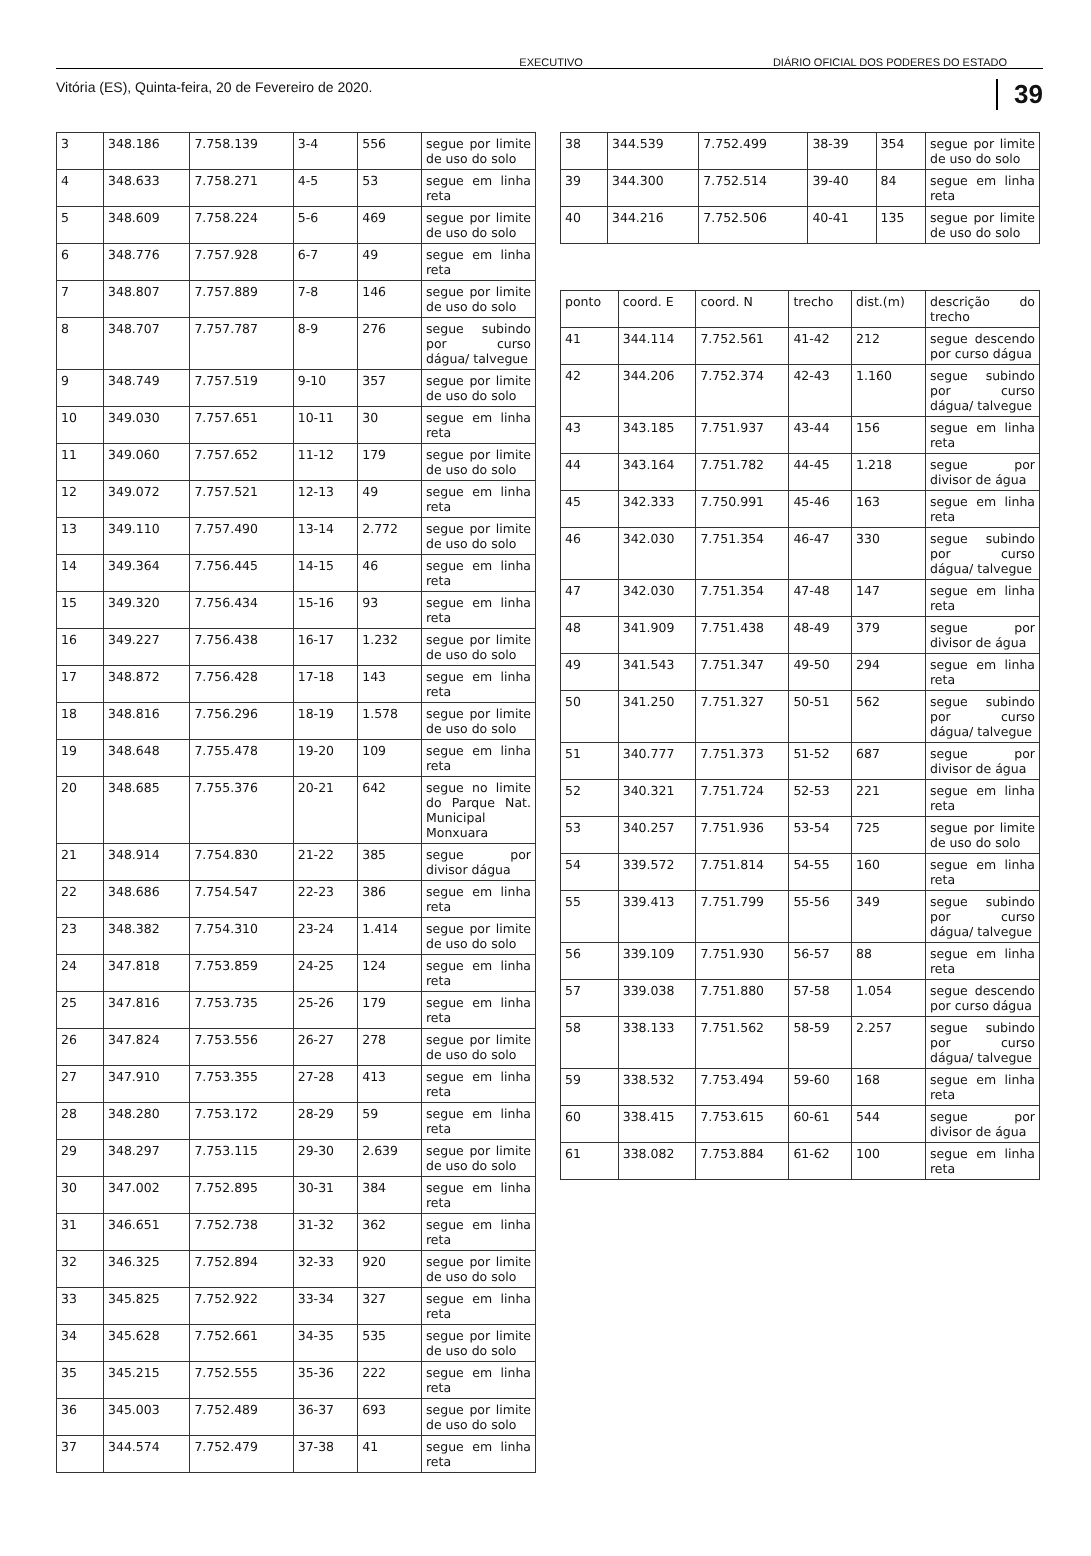EXECUTIVO DIÁRIO OFICIAL DOS PODERES DO ESTADO
Vitória (ES), Quinta-feira, 20 de Fevereiro de 2020. 39
| 3 | 348.186 | 7.758.139 | 3-4 | 556 | segue por limite de uso do solo |
| 4 | 348.633 | 7.758.271 | 4-5 | 53 | segue em linha reta |
| 5 | 348.609 | 7.758.224 | 5-6 | 469 | segue por limite de uso do solo |
| 6 | 348.776 | 7.757.928 | 6-7 | 49 | segue em linha reta |
| 7 | 348.807 | 7.757.889 | 7-8 | 146 | segue por limite de uso do solo |
| 8 | 348.707 | 7.757.787 | 8-9 | 276 | segue subindo por curso dágua/ talvegue |
| 9 | 348.749 | 7.757.519 | 9-10 | 357 | segue por limite de uso do solo |
| 10 | 349.030 | 7.757.651 | 10-11 | 30 | segue em linha reta |
| 11 | 349.060 | 7.757.652 | 11-12 | 179 | segue por limite de uso do solo |
| 12 | 349.072 | 7.757.521 | 12-13 | 49 | segue em linha reta |
| 13 | 349.110 | 7.757.490 | 13-14 | 2.772 | segue por limite de uso do solo |
| 14 | 349.364 | 7.756.445 | 14-15 | 46 | segue em linha reta |
| 15 | 349.320 | 7.756.434 | 15-16 | 93 | segue em linha reta |
| 16 | 349.227 | 7.756.438 | 16-17 | 1.232 | segue por limite de uso do solo |
| 17 | 348.872 | 7.756.428 | 17-18 | 143 | segue em linha reta |
| 18 | 348.816 | 7.756.296 | 18-19 | 1.578 | segue por limite de uso do solo |
| 19 | 348.648 | 7.755.478 | 19-20 | 109 | segue em linha reta |
| 20 | 348.685 | 7.755.376 | 20-21 | 642 | segue no limite do Parque Nat. Municipal Monxuara |
| 21 | 348.914 | 7.754.830 | 21-22 | 385 | segue por divisor dágua |
| 22 | 348.686 | 7.754.547 | 22-23 | 386 | segue em linha reta |
| 23 | 348.382 | 7.754.310 | 23-24 | 1.414 | segue por limite de uso do solo |
| 24 | 347.818 | 7.753.859 | 24-25 | 124 | segue em linha reta |
| 25 | 347.816 | 7.753.735 | 25-26 | 179 | segue em linha reta |
| 26 | 347.824 | 7.753.556 | 26-27 | 278 | segue por limite de uso do solo |
| 27 | 347.910 | 7.753.355 | 27-28 | 413 | segue em linha reta |
| 28 | 348.280 | 7.753.172 | 28-29 | 59 | segue em linha reta |
| 29 | 348.297 | 7.753.115 | 29-30 | 2.639 | segue por limite de uso do solo |
| 30 | 347.002 | 7.752.895 | 30-31 | 384 | segue em linha reta |
| 31 | 346.651 | 7.752.738 | 31-32 | 362 | segue em linha reta |
| 32 | 346.325 | 7.752.894 | 32-33 | 920 | segue por limite de uso do solo |
| 33 | 345.825 | 7.752.922 | 33-34 | 327 | segue em linha reta |
| 34 | 345.628 | 7.752.661 | 34-35 | 535 | segue por limite de uso do solo |
| 35 | 345.215 | 7.752.555 | 35-36 | 222 | segue em linha reta |
| 36 | 345.003 | 7.752.489 | 36-37 | 693 | segue por limite de uso do solo |
| 37 | 344.574 | 7.752.479 | 37-38 | 41 | segue em linha reta |
| 38 | 344.539 | 7.752.499 | 38-39 | 354 | segue por limite de uso do solo |
| 39 | 344.300 | 7.752.514 | 39-40 | 84 | segue em linha reta |
| 40 | 344.216 | 7.752.506 | 40-41 | 135 | segue por limite de uso do solo |
| ponto | coord. E | coord. N | trecho | dist.(m) | descrição do trecho |
| --- | --- | --- | --- | --- | --- |
| 41 | 344.114 | 7.752.561 | 41-42 | 212 | segue descendo por curso dágua |
| 42 | 344.206 | 7.752.374 | 42-43 | 1.160 | segue subindo por curso dágua/ talvegue |
| 43 | 343.185 | 7.751.937 | 43-44 | 156 | segue em linha reta |
| 44 | 343.164 | 7.751.782 | 44-45 | 1.218 | segue por divisor de água |
| 45 | 342.333 | 7.750.991 | 45-46 | 163 | segue em linha reta |
| 46 | 342.030 | 7.751.354 | 46-47 | 330 | segue subindo por curso dágua/ talvegue |
| 47 | 342.030 | 7.751.354 | 47-48 | 147 | segue em linha reta |
| 48 | 341.909 | 7.751.438 | 48-49 | 379 | segue por divisor de água |
| 49 | 341.543 | 7.751.347 | 49-50 | 294 | segue em linha reta |
| 50 | 341.250 | 7.751.327 | 50-51 | 562 | segue subindo por curso dágua/ talvegue |
| 51 | 340.777 | 7.751.373 | 51-52 | 687 | segue por divisor de água |
| 52 | 340.321 | 7.751.724 | 52-53 | 221 | segue em linha reta |
| 53 | 340.257 | 7.751.936 | 53-54 | 725 | segue por limite de uso do solo |
| 54 | 339.572 | 7.751.814 | 54-55 | 160 | segue em linha reta |
| 55 | 339.413 | 7.751.799 | 55-56 | 349 | segue subindo por curso dágua/ talvegue |
| 56 | 339.109 | 7.751.930 | 56-57 | 88 | segue em linha reta |
| 57 | 339.038 | 7.751.880 | 57-58 | 1.054 | segue descendo por curso dágua |
| 58 | 338.133 | 7.751.562 | 58-59 | 2.257 | segue subindo por curso dágua/ talvegue |
| 59 | 338.532 | 7.753.494 | 59-60 | 168 | segue em linha reta |
| 60 | 338.415 | 7.753.615 | 60-61 | 544 | segue por divisor de água |
| 61 | 338.082 | 7.753.884 | 61-62 | 100 | segue em linha reta |